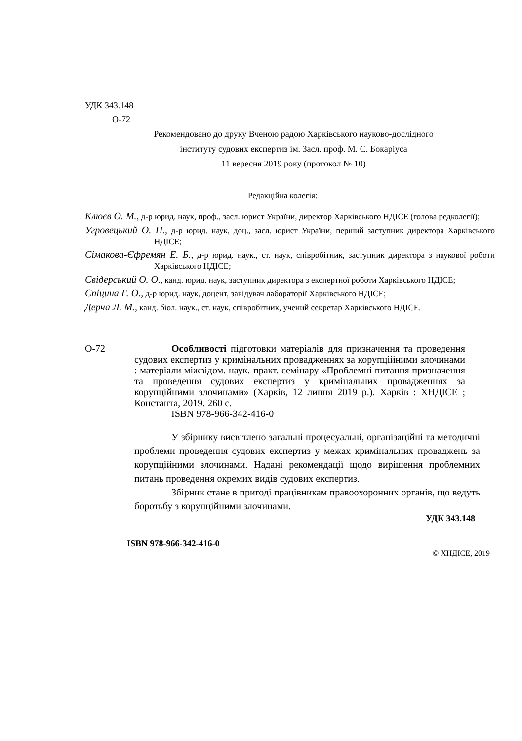УДК 343.148
О-72
Рекомендовано до друку Вченою радою Харківського науково-дослідного
інституту судових експертиз ім. Засл. проф. М. С. Бокаріуса
11 вересня 2019 року (протокол № 10)
Редакційна колегія:
Клюєв О. М., д-р юрид. наук, проф., засл. юрист України, директор Харківського НДІСЕ (голова редколегії);
Угровецький О. П., д-р юрид. наук, доц., засл. юрист України, перший заступник директора Харківського НДІСЕ;
Сімакова-Єфремян Е. Б., д-р юрид. наук., ст. наук, співробітник, заступник директора з наукової роботи Харківського НДІСЕ;
Свідерський О. О., канд. юрид. наук, заступник директора з експертної роботи Харківського НДІСЕ;
Спіцина Г. О., д-р юрид. наук, доцент, завідувач лабораторії Харківського НДІСЕ;
Дерча Л. М., канд. біол. наук., ст. наук, співробітник, учений секретар Харківського НДІСЕ.
О-72 Особливості підготовки матеріалів для призначення та проведення судових експертиз у кримінальних провадженнях за корупційними злочинами : матеріали міжвідом. наук.-практ. семінару «Проблемні питання призначення та проведення судових експертиз у кримінальних провадженнях за корупційними злочинами» (Харків, 12 липня 2019 р.). Харків : ХНДІСЕ ; Константа, 2019. 260 с.
ISBN 978-966-342-416-0
У збірнику висвітлено загальні процесуальні, організаційні та методичні проблеми проведення судових експертиз у межах кримінальних проваджень за корупційними злочинами. Надані рекомендації щодо вирішення проблемних питань проведення окремих видів судових експертиз.
Збірник стане в пригоді працівникам правоохоронних органів, що ведуть боротьбу з корупційними злочинами.
УДК 343.148
ISBN 978-966-342-416-0
© ХНДІСЕ, 2019